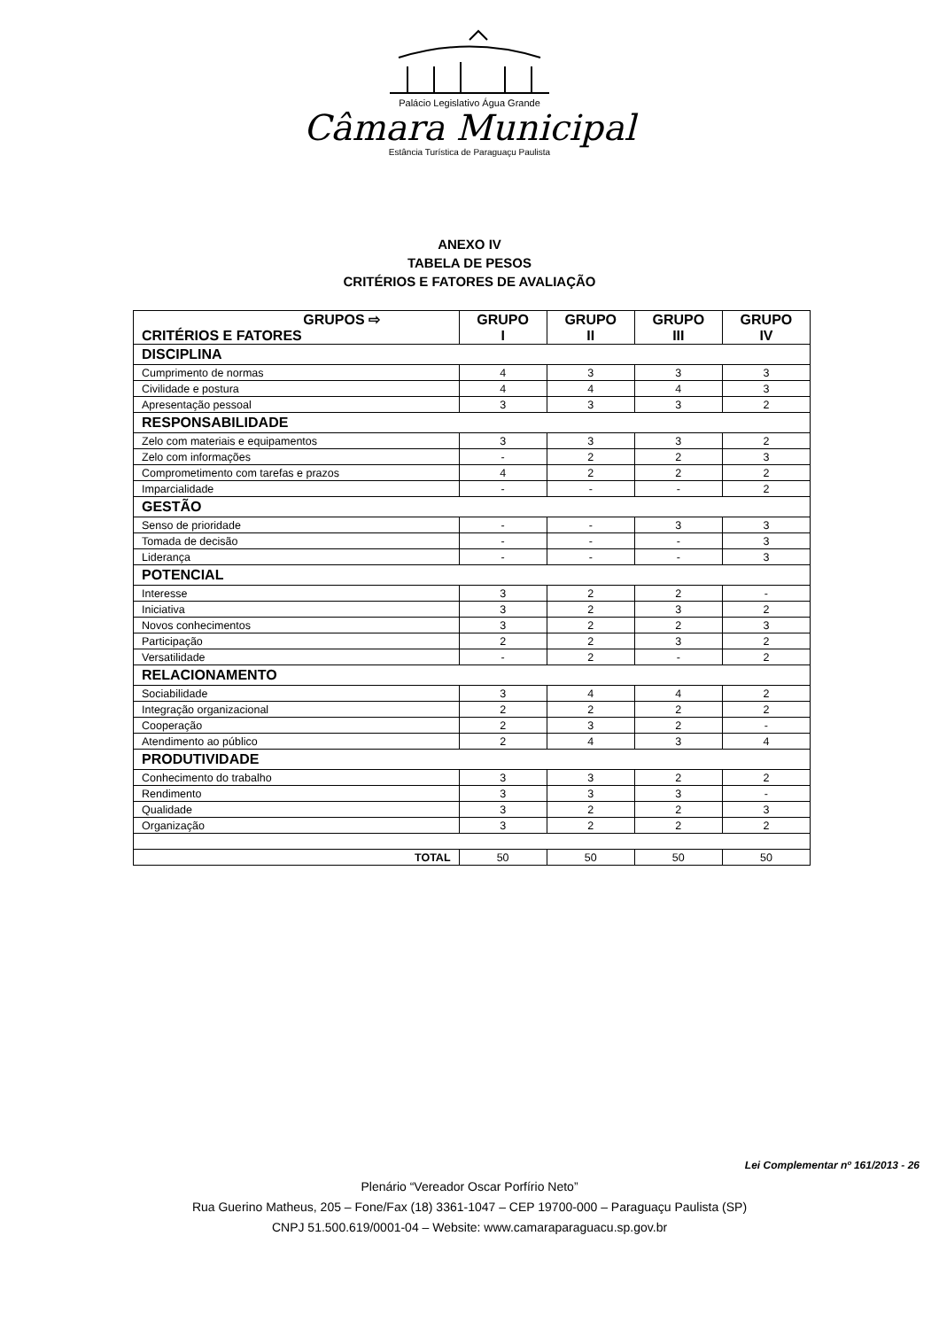Palácio Legislativo Água Grande
Câmara Municipal
Estância Turística de Paraguaçu Paulista
ANEXO IV
TABELA DE PESOS
CRITÉRIOS E FATORES DE AVALIAÇÃO
| GRUPOS ⇨ CRITÉRIOS E FATORES | GRUPO I | GRUPO II | GRUPO III | GRUPO IV |
| --- | --- | --- | --- | --- |
| DISCIPLINA | | | | |
| Cumprimento de normas | 4 | 3 | 3 | 3 |
| Civilidade e postura | 4 | 4 | 4 | 3 |
| Apresentação pessoal | 3 | 3 | 3 | 2 |
| RESPONSABILIDADE | | | | |
| Zelo com materiais e equipamentos | 3 | 3 | 3 | 2 |
| Zelo com informações | - | 2 | 2 | 3 |
| Comprometimento com tarefas e prazos | 4 | 2 | 2 | 2 |
| Imparcialidade | - | - | - | 2 |
| GESTÃO | | | | |
| Senso de prioridade | - | - | 3 | 3 |
| Tomada de decisão | - | - | - | 3 |
| Liderança | - | - | - | 3 |
| POTENCIAL | | | | |
| Interesse | 3 | 2 | 2 | - |
| Iniciativa | 3 | 2 | 3 | 2 |
| Novos conhecimentos | 3 | 2 | 2 | 3 |
| Participação | 2 | 2 | 3 | 2 |
| Versatilidade | - | 2 | - | 2 |
| RELACIONAMENTO | | | | |
| Sociabilidade | 3 | 4 | 4 | 2 |
| Integração organizacional | 2 | 2 | 2 | 2 |
| Cooperação | 2 | 3 | 2 | - |
| Atendimento ao público | 2 | 4 | 3 | 4 |
| PRODUTIVIDADE | | | | |
| Conhecimento do trabalho | 3 | 3 | 2 | 2 |
| Rendimento | 3 | 3 | 3 | - |
| Qualidade | 3 | 2 | 2 | 3 |
| Organização | 3 | 2 | 2 | 2 |
| TOTAL | 50 | 50 | 50 | 50 |
Lei Complementar nº 161/2013 - 26
Plenário “Vereador Oscar Porfírio Neto”
Rua Guerino Matheus, 205 – Fone/Fax (18) 3361-1047 – CEP 19700-000 – Paraguaçu Paulista (SP)
CNPJ 51.500.619/0001-04 – Website: www.camaraparaguacu.sp.gov.br